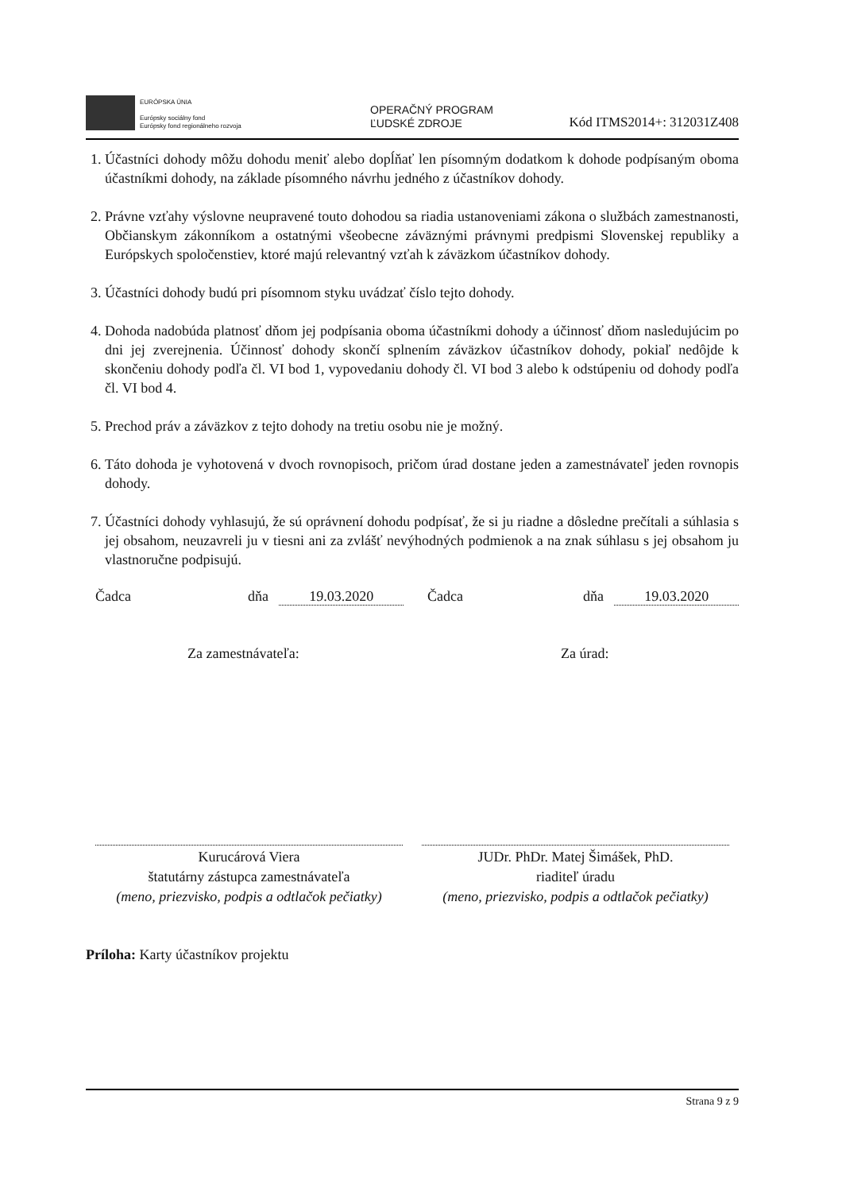EURÓPSKA ÚNIA
Európsky sociálny fond
Európsky fond regionálneho rozvoja
OPERAČNÝ PROGRAM
ĽUDSKÉ ZDROJE
Kód ITMS2014+: 312031Z408
1. Účastníci dohody môžu dohodu meniť alebo dopĺňať len písomným dodatkom k dohode podpísaným oboma účastníkmi dohody, na základe písomného návrhu jedného z účastníkov dohody.
2. Právne vzťahy výslovne neupravené touto dohodou sa riadia ustanoveniami zákona o službách zamestnanosti, Občianskym zákonníkom a ostatnými všeobecne záväznými právnymi predpismi Slovenskej republiky a Európskych spoločenstiev, ktoré majú relevantný vzťah k záväzkom účastníkov dohody.
3. Účastníci dohody budú pri písomnom styku uvádzať číslo tejto dohody.
4. Dohoda nadobúda platnosť dňom jej podpísania oboma účastníkmi dohody a účinnosť dňom nasledujúcim po dni jej zverejnenia. Účinnosť dohody skončí splnením záväzkov účastníkov dohody, pokiaľ nedôjde k skončeniu dohody podľa čl. VI bod 1, vypovedaniu dohody čl. VI bod 3 alebo k odstúpeniu od dohody podľa čl. VI bod 4.
5. Prechod práv a záväzkov z tejto dohody na tretiu osobu nie je možný.
6. Táto dohoda je vyhotovená v dvoch rovnopisoch, pričom úrad dostane jeden a zamestnávateľ jeden rovnopis dohody.
7. Účastníci dohody vyhlasujú, že sú oprávnení dohodu podpísať, že si ju riadne a dôsledne prečítali a súhlasia s jej obsahom, neuzavreli ju v tiesni ani za zvlášť nevýhodných podmienok a na znak súhlasu s jej obsahom ju vlastnoručne podpisujú.
Čadca dňa 19.03.2020 Čadca dňa 19.03.2020
Za zamestnávateľa: Za úrad:
Kurucárová Viera
štatutárny zástupca zamestnávateľa
(meno, priezvisko, podpis a odtlačok pečiatky)
JUDr. PhDr. Matej Šimášek, PhD.
riaditeľ úradu
(meno, priezvisko, podpis a odtlačok pečiatky)
Príloha: Karty účastníkov projektu
Strana 9 z 9